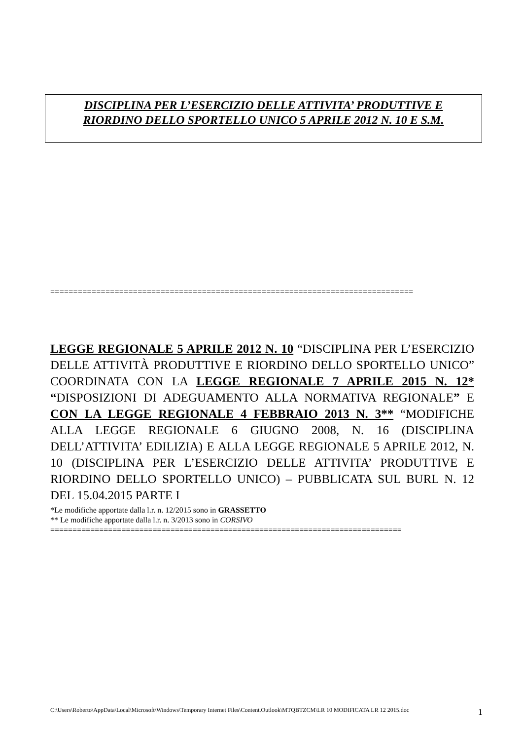DISCIPLINA PER L’ESERCIZIO DELLE ATTIVITA’ PRODUTTIVE E
RIORDINO DELLO SPORTELLO UNICO 5 APRILE 2012 N. 10 E S.M.
===============================================================================
LEGGE REGIONALE 5 APRILE 2012 N. 10 “DISCIPLINA PER L’ESERCIZIO DELLE ATTIVITÀ PRODUTTIVE E RIORDINO DELLO SPORTELLO UNICO” COORDINATA CON LA LEGGE REGIONALE 7 APRILE 2015 N. 12* “DISPOSIZIONI DI ADEGUAMENTO ALLA NORMATIVA REGIONALE” E CON LA LEGGE REGIONALE 4 FEBBRAIO 2013 N. 3** “MODIFICHE ALLA LEGGE REGIONALE 6 GIUGNO 2008, N. 16 (DISCIPLINA DELL’ATTIVITA’ EDILIZIA) E ALLA LEGGE REGIONALE 5 APRILE 2012, N. 10 (DISCIPLINA PER L’ESERCIZIO DELLE ATTIVITA’ PRODUTTIVE E RIORDINO DELLO SPORTELLO UNICO) – PUBBLICATA SUL BURL N. 12 DEL 15.04.2015 PARTE I
*Le modifiche apportate dalla l.r. n. 12/2015 sono in GRASSETTO
** Le modifiche apportate dalla l.r. n. 3/2013 sono in CORSIVO
===============================================================================
C:\Users\Roberto\AppData\Local\Microsoft\Windows\Temporary Internet Files\Content.Outlook\MTQBTZCM\LR 10 MODIFICATA LR 12 2015.doc
1